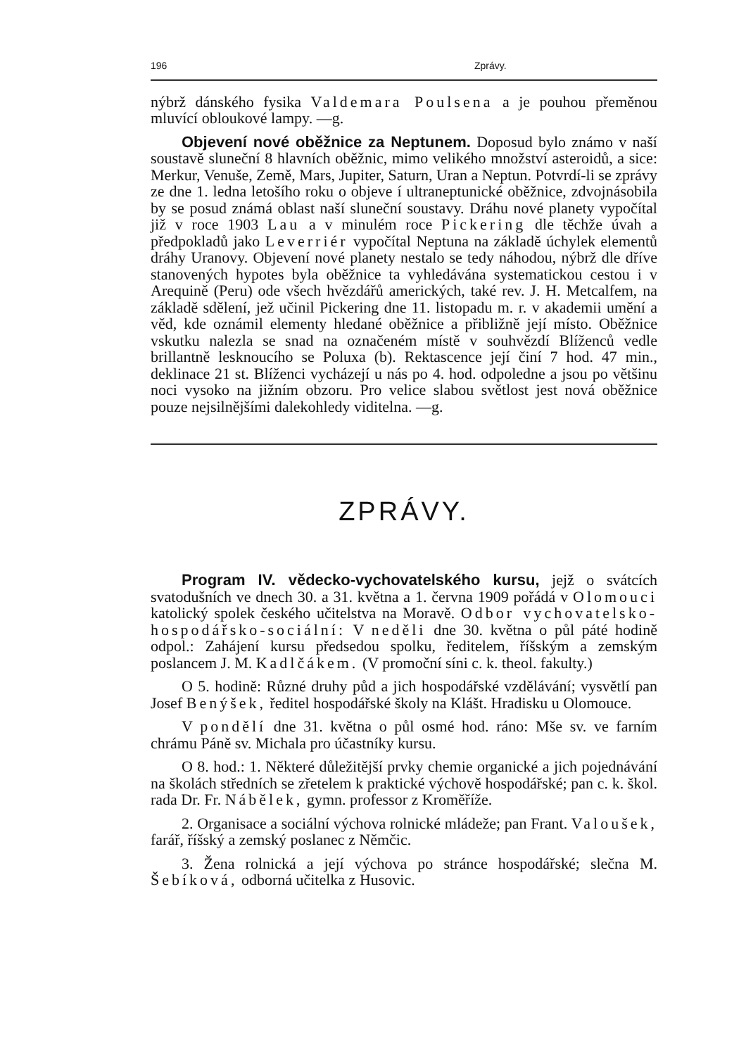196 Zprávy.
nýbrž dánského fysika Valdemara Poulsena a je pouhou přeměnou mluvící obloukové lampy. —g.
Objevení nové oběžnice za Neptunem. Doposud bylo známo v naší soustavě sluneční 8 hlavních oběžnic, mimo velikého množství asteroidů, a sice: Merkur, Venuše, Země, Mars, Jupiter, Saturn, Uran a Neptun. Potvrdí-li se zprávy ze dne 1. ledna letošího roku o objeve í ultraneptunické oběžnice, zdvojnásobila by se posud známá oblast naší sluneční soustavy. Dráhu nové planety vypočítal již v roce 1903 Lau a v minulém roce Pickering dle těchže úvah a předpokladů jako Leverriér vypočítal Neptuna na základě úchylek elementů dráhy Uranovy. Objevení nové planety nestalo se tedy náhodou, nýbrž dle dříve stanovených hypotes byla oběžnice ta vyhledávána systematickou cestou i v Arequině (Peru) ode všech hvězdářů amerických, také rev. J. H. Metcalfem, na základě sdělení, jež učinil Pickering dne 11. listopadu m. r. v akademii umění a věd, kde oznámil elementy hledané oběžnice a přibližně její místo. Oběžnice vskutku nalezla se snad na označeném místě v souhvězdí Blíženců vedle brillantně lesknoucího se Poluxa (b). Rektascence její činí 7 hod. 47 min., deklinace 21 st. Blíženci vycházejí u nás po 4. hod. odpoledne a jsou po většinu noci vysoko na jižním obzoru. Pro velice slabou světlost jest nová oběžnice pouze nejsilnějšími dalekohledy viditelna. —g.
ZPRÁVY.
Program IV. vědecko-vychovatelského kursu, jejž o svátcích svatodušních ve dnech 30. a 31. května a 1. června 1909 pořádá v Olomouci katolický spolek českého učitelstva na Moravě. Odbor vychovatelsko-hospodářsko-sociální: V neděli dne 30. května o půl páté hodině odpol.: Zahájení kursu předsedou spolku, ředitelem, říšským a zemským poslancem J. M. Kadlčákem. (V promoční síni c. k. theol. fakulty.)
O 5. hodině: Různé druhy půd a jich hospodářské vzdělávání; vysvětlí pan Josef Benýšek, ředitel hospodářské školy na Klášt. Hradisku u Olomouce.
V pondělí dne 31. května o půl osmé hod. ráno: Mše sv. ve farním chrámu Páně sv. Michala pro účastníky kursu.
O 8. hod.: 1. Některé důležitější prvky chemie organické a jich pojednávání na školách středních se zřetelem k praktické výchově hospodářské; pan c. k. škol. rada Dr. Fr. Nábělek, gymn. professor z Kroměříže.
2. Organisace a sociální výchova rolnické mládeže; pan Frant. Valoušek, farář, říšský a zemský poslanec z Němčic.
3. Žena rolnická a její výchova po stránce hospodářské; slečna M. Šebíková, odborná učitelka z Husovic.